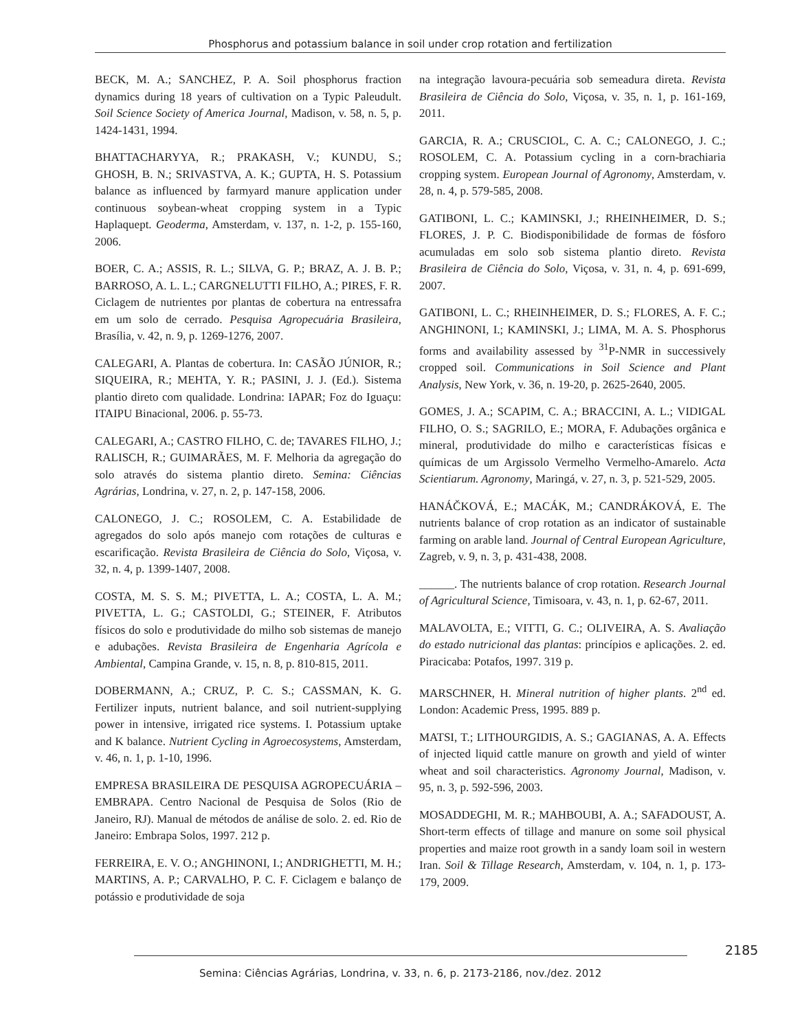Phosphorus and potassium balance in soil under crop rotation and fertilization
BECK, M. A.; SANCHEZ, P. A. Soil phosphorus fraction dynamics during 18 years of cultivation on a Typic Paleudult. Soil Science Society of America Journal, Madison, v. 58, n. 5, p. 1424-1431, 1994.
BHATTACHARYYA, R.; PRAKASH, V.; KUNDU, S.; GHOSH, B. N.; SRIVASTVA, A. K.; GUPTA, H. S. Potassium balance as influenced by farmyard manure application under continuous soybean-wheat cropping system in a Typic Haplaquept. Geoderma, Amsterdam, v. 137, n. 1-2, p. 155-160, 2006.
BOER, C. A.; ASSIS, R. L.; SILVA, G. P.; BRAZ, A. J. B. P.; BARROSO, A. L. L.; CARGNELUTTI FILHO, A.; PIRES, F. R. Ciclagem de nutrientes por plantas de cobertura na entressafra em um solo de cerrado. Pesquisa Agropecuária Brasileira, Brasília, v. 42, n. 9, p. 1269-1276, 2007.
CALEGARI, A. Plantas de cobertura. In: CASÃO JÚNIOR, R.; SIQUEIRA, R.; MEHTA, Y. R.; PASINI, J. J. (Ed.). Sistema plantio direto com qualidade. Londrina: IAPAR; Foz do Iguaçu: ITAIPU Binacional, 2006. p. 55-73.
CALEGARI, A.; CASTRO FILHO, C. de; TAVARES FILHO, J.; RALISCH, R.; GUIMARÃES, M. F. Melhoria da agregação do solo através do sistema plantio direto. Semina: Ciências Agrárias, Londrina, v. 27, n. 2, p. 147-158, 2006.
CALONEGO, J. C.; ROSOLEM, C. A. Estabilidade de agregados do solo após manejo com rotações de culturas e escarificação. Revista Brasileira de Ciência do Solo, Viçosa, v. 32, n. 4, p. 1399-1407, 2008.
COSTA, M. S. S. M.; PIVETTA, L. A.; COSTA, L. A. M.; PIVETTA, L. G.; CASTOLDI, G.; STEINER, F. Atributos físicos do solo e produtividade do milho sob sistemas de manejo e adubações. Revista Brasileira de Engenharia Agrícola e Ambiental, Campina Grande, v. 15, n. 8, p. 810-815, 2011.
DOBERMANN, A.; CRUZ, P. C. S.; CASSMAN, K. G. Fertilizer inputs, nutrient balance, and soil nutrient-supplying power in intensive, irrigated rice systems. I. Potassium uptake and K balance. Nutrient Cycling in Agroecosystems, Amsterdam, v. 46, n. 1, p. 1-10, 1996.
EMPRESA BRASILEIRA DE PESQUISA AGROPECUÁRIA – EMBRAPA. Centro Nacional de Pesquisa de Solos (Rio de Janeiro, RJ). Manual de métodos de análise de solo. 2. ed. Rio de Janeiro: Embrapa Solos, 1997. 212 p.
FERREIRA, E. V. O.; ANGHINONI, I.; ANDRIGHETTI, M. H.; MARTINS, A. P.; CARVALHO, P. C. F. Ciclagem e balanço de potássio e produtividade de soja
na integração lavoura-pecuária sob semeadura direta. Revista Brasileira de Ciência do Solo, Viçosa, v. 35, n. 1, p. 161-169, 2011.
GARCIA, R. A.; CRUSCIOL, C. A. C.; CALONEGO, J. C.; ROSOLEM, C. A. Potassium cycling in a corn-brachiaria cropping system. European Journal of Agronomy, Amsterdam, v. 28, n. 4, p. 579-585, 2008.
GATIBONI, L. C.; KAMINSKI, J.; RHEINHEIMER, D. S.; FLORES, J. P. C. Biodisponibilidade de formas de fósforo acumuladas em solo sob sistema plantio direto. Revista Brasileira de Ciência do Solo, Viçosa, v. 31, n. 4, p. 691-699, 2007.
GATIBONI, L. C.; RHEINHEIMER, D. S.; FLORES, A. F. C.; ANGHINONI, I.; KAMINSKI, J.; LIMA, M. A. S. Phosphorus forms and availability assessed by <sup>31</sup>P-NMR in successively cropped soil. Communications in Soil Science and Plant Analysis, New York, v. 36, n. 19-20, p. 2625-2640, 2005.
GOMES, J. A.; SCAPIM, C. A.; BRACCINI, A. L.; VIDIGAL FILHO, O. S.; SAGRILO, E.; MORA, F. Adubações orgânica e mineral, produtividade do milho e características físicas e químicas de um Argissolo Vermelho Vermelho-Amarelo. Acta Scientiarum. Agronomy, Maringá, v. 27, n. 3, p. 521-529, 2005.
HANÁČKOVÁ, E.; MACÁK, M.; CANDRÁKOVÁ, E. The nutrients balance of crop rotation as an indicator of sustainable farming on arable land. Journal of Central European Agriculture, Zagreb, v. 9, n. 3, p. 431-438, 2008.
______. The nutrients balance of crop rotation. Research Journal of Agricultural Science, Timisoara, v. 43, n. 1, p. 62-67, 2011.
MALAVOLTA, E.; VITTI, G. C.; OLIVEIRA, A. S. Avaliação do estado nutricional das plantas: princípios e aplicações. 2. ed. Piracicaba: Potafos, 1997. 319 p.
MARSCHNER, H. Mineral nutrition of higher plants. 2<sup>nd</sup> ed. London: Academic Press, 1995. 889 p.
MATSI, T.; LITHOURGIDIS, A. S.; GAGIANAS, A. A. Effects of injected liquid cattle manure on growth and yield of winter wheat and soil characteristics. Agronomy Journal, Madison, v. 95, n. 3, p. 592-596, 2003.
MOSADDEGHI, M. R.; MAHBOUBI, A. A.; SAFADOUST, A. Short-term effects of tillage and manure on some soil physical properties and maize root growth in a sandy loam soil in western Iran. Soil & Tillage Research, Amsterdam, v. 104, n. 1, p. 173-179, 2009.
2185
Semina: Ciências Agrárias, Londrina, v. 33, n. 6, p. 2173-2186, nov./dez. 2012